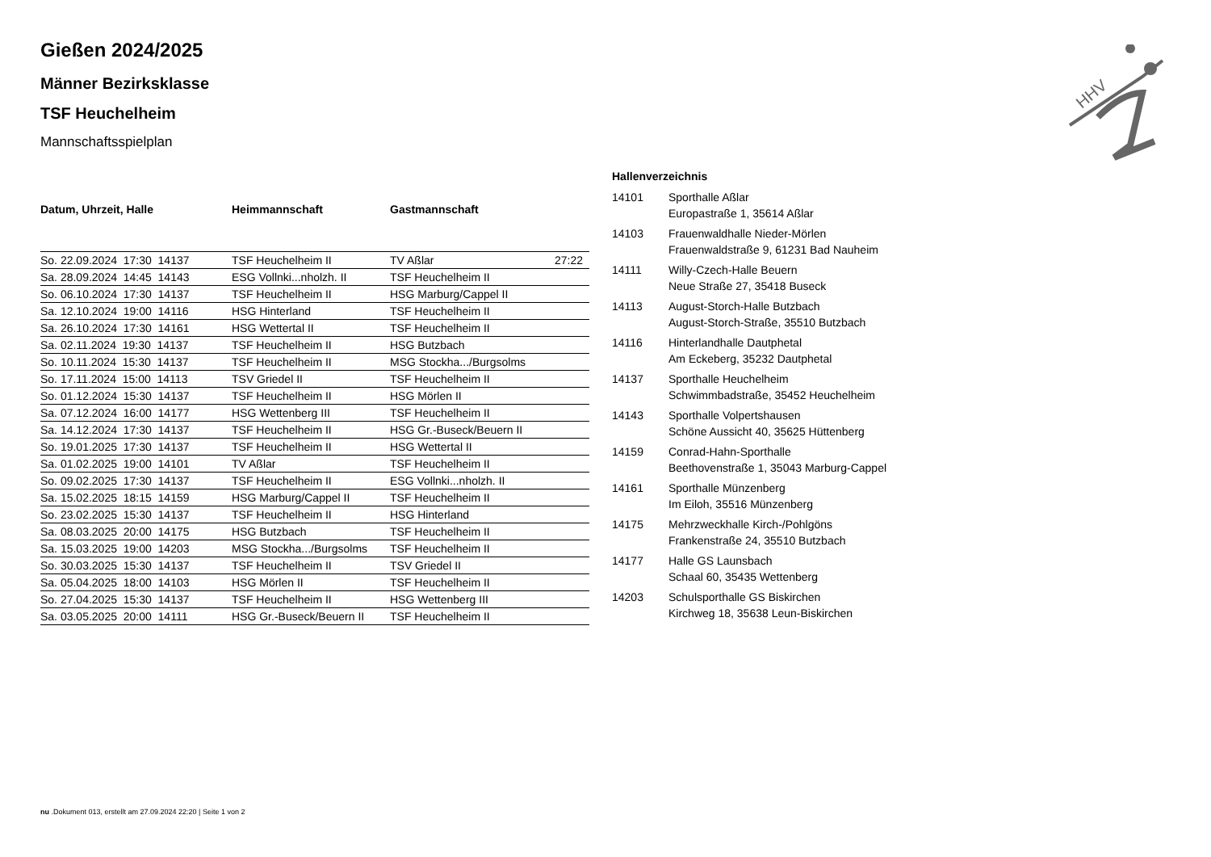HHV
Gießen 2024/2025
Männer Bezirksklasse
TSF Heuchelheim
Mannschaftsspielplan
| Datum, Uhrzeit, Halle | Heimmannschaft | Gastmannschaft | |
| --- | --- | --- | --- |
| So. 22.09.2024 17:30 14137 | TSF Heuchelheim II | TV Aßlar | 27:22 |
| Sa. 28.09.2024 14:45 14143 | ESG Vollnki...nholzh. II | TSF Heuchelheim II | |
| So. 06.10.2024 17:30 14137 | TSF Heuchelheim II | HSG Marburg/Cappel II | |
| Sa. 12.10.2024 19:00 14116 | HSG Hinterland | TSF Heuchelheim II | |
| Sa. 26.10.2024 17:30 14161 | HSG Wettertal II | TSF Heuchelheim II | |
| Sa. 02.11.2024 19:30 14137 | TSF Heuchelheim II | HSG Butzbach | |
| So. 10.11.2024 15:30 14137 | TSF Heuchelheim II | MSG Stockha.../Burgsolms | |
| So. 17.11.2024 15:00 14113 | TSV Griedel II | TSF Heuchelheim II | |
| So. 01.12.2024 15:30 14137 | TSF Heuchelheim II | HSG Mörlen II | |
| Sa. 07.12.2024 16:00 14177 | HSG Wettenberg III | TSF Heuchelheim II | |
| Sa. 14.12.2024 17:30 14137 | TSF Heuchelheim II | HSG Gr.-Buseck/Beuern II | |
| So. 19.01.2025 17:30 14137 | TSF Heuchelheim II | HSG Wettertal II | |
| Sa. 01.02.2025 19:00 14101 | TV Aßlar | TSF Heuchelheim II | |
| So. 09.02.2025 17:30 14137 | TSF Heuchelheim II | ESG Vollnki...nholzh. II | |
| Sa. 15.02.2025 18:15 14159 | HSG Marburg/Cappel II | TSF Heuchelheim II | |
| So. 23.02.2025 15:30 14137 | TSF Heuchelheim II | HSG Hinterland | |
| Sa. 08.03.2025 20:00 14175 | HSG Butzbach | TSF Heuchelheim II | |
| Sa. 15.03.2025 19:00 14203 | MSG Stockha.../Burgsolms | TSF Heuchelheim II | |
| So. 30.03.2025 15:30 14137 | TSF Heuchelheim II | TSV Griedel II | |
| Sa. 05.04.2025 18:00 14103 | HSG Mörlen II | TSF Heuchelheim II | |
| So. 27.04.2025 15:30 14137 | TSF Heuchelheim II | HSG Wettenberg III | |
| Sa. 03.05.2025 20:00 14111 | HSG Gr.-Buseck/Beuern II | TSF Heuchelheim II | |
Hallenverzeichnis
| 14101 | Sporthalle Aßlar Europastraße 1, 35614 Aßlar |
| 14103 | Frauenwaldhalle Nieder-Mörlen Frauenwaldstraße 9, 61231 Bad Nauheim |
| 14111 | Willy-Czech-Halle Beuern Neue Straße 27, 35418 Buseck |
| 14113 | August-Storch-Halle Butzbach August-Storch-Straße, 35510 Butzbach |
| 14116 | Hinterlandhalle Dautphetal Am Eckeberg, 35232 Dautphetal |
| 14137 | Sporthalle Heuchelheim Schwimmbadstraße, 35452 Heuchelheim |
| 14143 | Sporthalle Volpertshausen Schöne Aussicht 40, 35625 Hüttenberg |
| 14159 | Conrad-Hahn-Sporthalle Beethovenstraße 1, 35043 Marburg-Cappel |
| 14161 | Sporthalle Münzenberg Im Eiloh, 35516 Münzenberg |
| 14175 | Mehrzweckhalle Kirch-/Pohlgöns Frankenstraße 24, 35510 Butzbach |
| 14177 | Halle GS Launsbach Schaal 60, 35435 Wettenberg |
| 14203 | Schulsporthalle GS Biskirchen Kirchweg 18, 35638 Leun-Biskirchen |
nu .Dokument 013, erstellt am 27.09.2024 22:20 | Seite 1 von 2